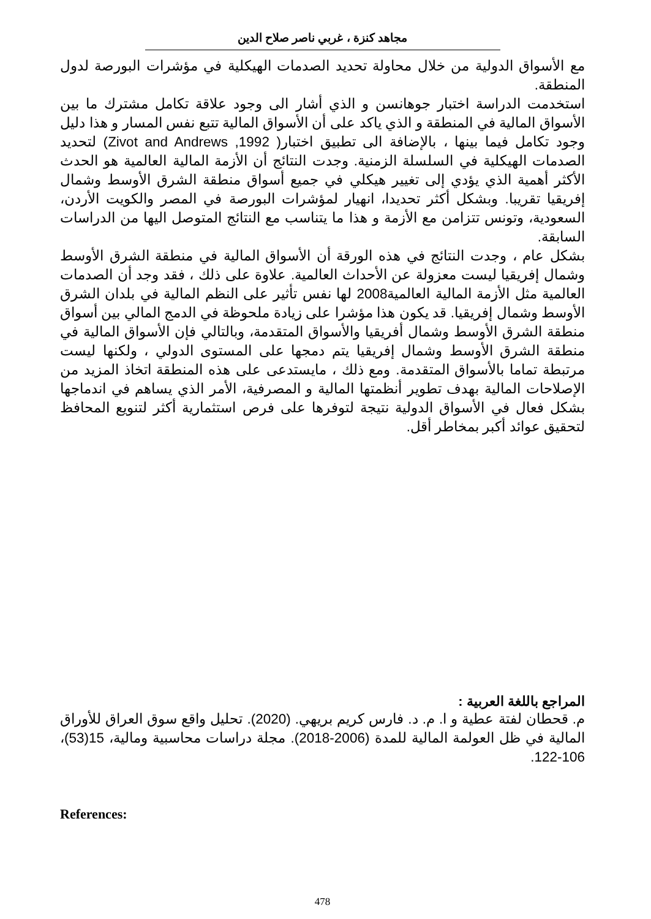مجاهد كنزة ، غربي ناصر صلاح الدين
مع الأسواق الدولية من خلال محاولة تحديد الصدمات الهيكلية في مؤشرات البورصة لدول المنطقة.
استخدمت الدراسة اختبار جوهانسن و الذي أشار الى وجود علاقة تكامل مشترك ما بين الأسواق المالية في المنطقة و الذي ياكد على أن الأسواق المالية تتبع نفس المسار و هذا دليل وجود تكامل فيما بينها ، بالإضافة الى تطبيق اختبار( Zivot and Andrews ,1992) لتحديد الصدمات الهيكلية في السلسلة الزمنية. وجدت النتائج أن الأزمة المالية العالمية هو الحدث الأكثر أهمية الذي يؤدي إلى تغيير هيكلي في جميع أسواق منطقة الشرق الأوسط وشمال إفريقيا تقريبا. وبشكل أكثر تحديدا، انهيار لمؤشرات البورصة في المصر والكويت الأردن، السعودية، وتونس تتزامن مع الأزمة و هذا ما يتناسب مع النتائج المتوصل اليها من الدراسات السابقة.
بشكل عام ، وجدت النتائج في هذه الورقة أن الأسواق المالية في منطقة الشرق الأوسط وشمال إفريقيا ليست معزولة عن الأحداث العالمية. علاوة على ذلك ، فقد وجد أن الصدمات العالمية مثل الأزمة المالية العالمية2008 لها نفس تأثير على النظم المالية في بلدان الشرق الأوسط وشمال إفريقيا. قد يكون هذا مؤشرا على زيادة ملحوظة في الدمج المالي بين أسواق منطقة الشرق الأوسط وشمال أفريقيا والأسواق المتقدمة، وبالتالي فإن الأسواق المالية في منطقة الشرق الأوسط وشمال إفريقيا يتم دمجها على المستوى الدولي ، ولكنها ليست مرتبطة تماما بالأسواق المتقدمة. ومع ذلك ، مايستدعى على هذه المنطقة اتخاذ المزيد من الإصلاحات المالية بهدف تطوير أنظمتها المالية و المصرفية، الأمر الذي يساهم في اندماجها بشكل فعال في الأسواق الدولية نتيجة لتوفرها على فرص استثمارية أكثر لتنويع المحافظ لتحقيق عوائد أكبر بمخاطر أقل.
المراجع باللغة العربية :
م. قحطان لفتة عطية و ا. م. د. فارس كريم بريهي. (2020). تحليل واقع سوق العراق للأوراق المالية في ظل العولمة المالية للمدة (2006-2018). مجلة دراسات محاسبية ومالية، 15(53)، 106-122.
References:
478